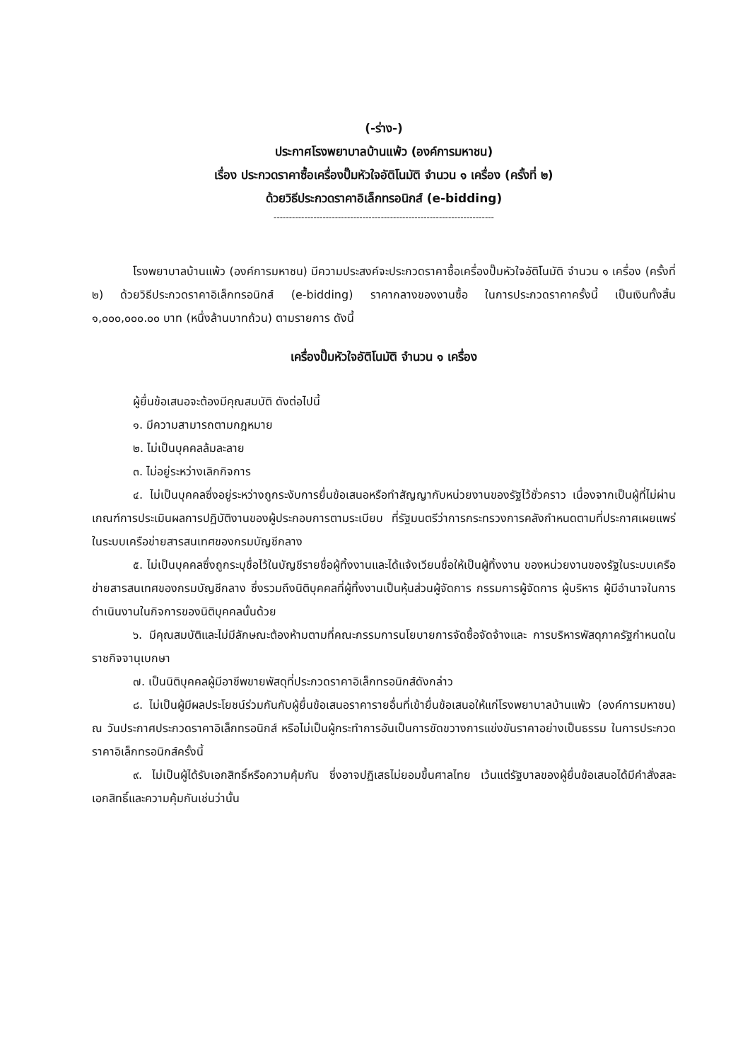(-ร่าง-)
ประกาศโรงพยาบาลบ้านแพ้ว (องค์การมหาชน)
เรื่อง ประกวดราคาซื้อเครื่องปั๊มหัวใจอัติโนมัติ จำนวน ๑ เครื่อง (ครั้งที่ ๒)
ด้วยวิธีประกวดราคาอิเล็กทรอนิกส์ (e-bidding)
------------------------------------------------------------------------
โรงพยาบาลบ้านแพ้ว (องค์การมหาชน) มีความประสงค์จะประกวดราคาซื้อเครื่องปั๊มหัวใจอัติโนมัติ จำนวน ๑ เครื่อง (ครั้งที่ ๒) ด้วยวิธีประกวดราคาอิเล็กทรอนิกส์ (e-bidding) ราคากลางของงานซื้อ ในการประกวดราคาครั้งนี้ เป็นเงินทั้งสิ้น ๑,๐๐๐,๐๐๐.๐๐ บาท (หนึ่งล้านบาทถ้วน) ตามรายการ ดังนี้
เครื่องปั๊มหัวใจอัติโนมัติ จำนวน ๑ เครื่อง
ผู้ยื่นข้อเสนอจะต้องมีคุณสมบัติ ดังต่อไปนี้
๑. มีความสามารถตามกฎหมาย
๒. ไม่เป็นบุคคลล้มละลาย
๓. ไม่อยู่ระหว่างเลิกกิจการ
๔. ไม่เป็นบุคคลซึ่งอยู่ระหว่างถูกระงับการยื่นข้อเสนอหรือทำสัญญากับหน่วยงานของรัฐไว้ชั่วคราว เนื่องจากเป็นผู้ที่ไม่ผ่านเกณฑ์การประเมินผลการปฏิบัติงานของผู้ประกอบการตามระเบียบ ที่รัฐมนตรีว่าการกระทรวงการคลังกำหนดตามที่ประกาศเผยแพร่ในระบบเครือข่ายสารสนเทศของกรมบัญชีกลาง
๕. ไม่เป็นบุคคลซึ่งถูกระบุชื่อไว้ในบัญชีรายชื่อผู้ทิ้งงานและได้แจ้งเวียนชื่อให้เป็นผู้ทิ้งงาน ของหน่วยงานของรัฐในระบบเครือข่ายสารสนเทศของกรมบัญชีกลาง ซึ่งรวมถึงนิติบุคคลที่ผู้ทิ้งงานเป็นหุ้นส่วนผู้จัดการ กรรมการผู้จัดการ ผู้บริหาร ผู้มีอำนาจในการดำเนินงานในกิจการของนิติบุคคลนั้นด้วย
๖. มีคุณสมบัติและไม่มีลักษณะต้องห้ามตามที่คณะกรรมการนโยบายการจัดซื้อจัดจ้างและ การบริหารพัสดุภาครัฐกำหนดในราชกิจจานุเบกษา
๗. เป็นนิติบุคคลผู้มีอาชีพขายพัสดุที่ประกวดราคาอิเล็กทรอนิกส์ดังกล่าว
๘. ไม่เป็นผู้มีผลประโยชน์ร่วมกันกับผู้ยื่นข้อเสนอราคารายอื่นที่เข้ายื่นข้อเสนอให้แก่โรงพยาบาลบ้านแพ้ว (องค์การมหาชน) ณ วันประกาศประกวดราคาอิเล็กทรอนิกส์ หรือไม่เป็นผู้กระทำการอันเป็นการขัดขวางการแข่งขันราคาอย่างเป็นธรรม ในการประกวดราคาอิเล็กทรอนิกส์ครั้งนี้
๙. ไม่เป็นผู้ได้รับเอกสิทธิ์หรือความคุ้มกัน ซึ่งอาจปฏิเสธไม่ยอมขึ้นศาลไทย เว้นแต่รัฐบาลของผู้ยื่นข้อเสนอได้มีคำสั่งสละเอกสิทธิ์และความคุ้มกันเช่นว่านั้น